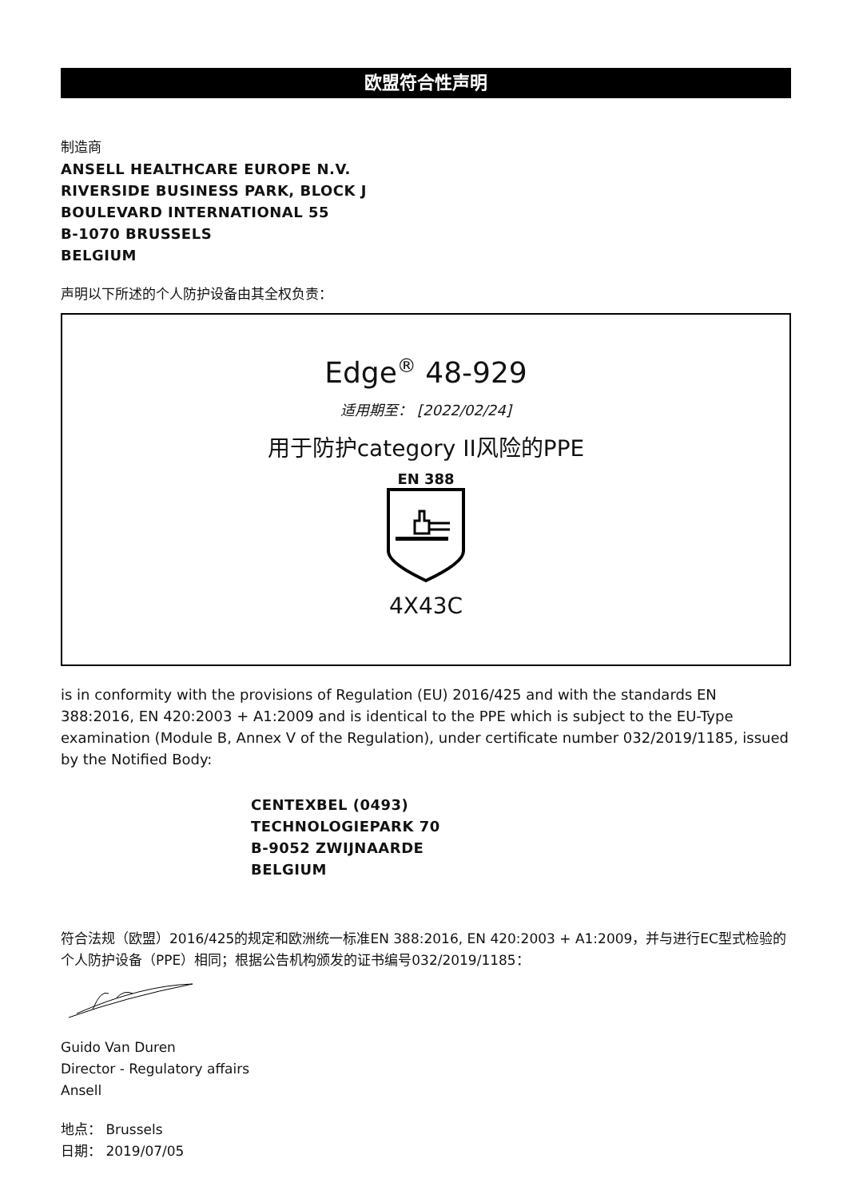欧盟符合性声明
制造商
ANSELL HEALTHCARE EUROPE N.V.
RIVERSIDE BUSINESS PARK, BLOCK J
BOULEVARD INTERNATIONAL 55
B-1070 BRUSSELS
BELGIUM
声明以下所述的个人防护设备由其全权负责：
Edge<sup>®</sup> 48-929
适用期至： [2022/02/24]
用于防护category II风险的PPE
EN 388
4X43C
is in conformity with the provisions of Regulation (EU) 2016/425 and with the standards EN 388:2016, EN 420:2003 + A1:2009 and is identical to the PPE which is subject to the EU-Type examination (Module B, Annex V of the Regulation), under certificate number 032/2019/1185, issued by the Notified Body:
CENTEXBEL (0493)
TECHNOLOGIEPARK 70
B-9052 ZWIJNAARDE
BELGIUM
符合法规（欧盟）2016/425的规定和欧洲统一标准EN 388:2016, EN 420:2003 + A1:2009，并与进行EC型式检验的个人防护设备（PPE）相同；根据公告机构颁发的证书编号032/2019/1185：
Guido Van Duren
Director - Regulatory affairs
Ansell
地点： Brussels
日期： 2019/07/05